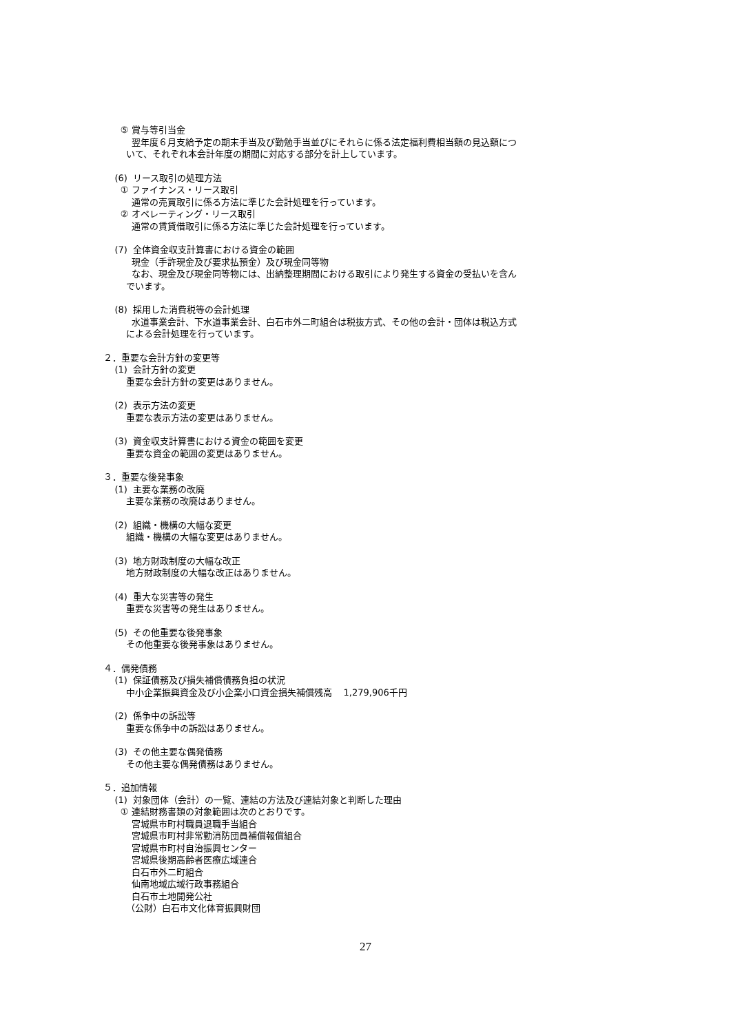⑤ 賞与等引当金
翌年度６月支給予定の期末手当及び勤勉手当並びにそれらに係る法定福利費相当額の見込額につ
いて、それぞれ本会計年度の期間に対応する部分を計上しています。
(6) リース取引の処理方法
① ファイナンス・リース取引
通常の売買取引に係る方法に準じた会計処理を行っています。
② オペレーティング・リース取引
通常の賃貸借取引に係る方法に準じた会計処理を行っています。
(7) 全体資金収支計算書における資金の範囲
現金（手許現金及び要求払預金）及び現金同等物
なお、現金及び現金同等物には、出納整理期間における取引により発生する資金の受払いを含ん
でいます。
(8) 採用した消費税等の会計処理
水道事業会計、下水道事業会計、白石市外二町組合は税抜方式、その他の会計・団体は税込方式
による会計処理を行っています。
２．重要な会計方針の変更等
(1) 会計方針の変更
重要な会計方針の変更はありません。
(2) 表示方法の変更
重要な表示方法の変更はありません。
(3) 資金収支計算書における資金の範囲を変更
重要な資金の範囲の変更はありません。
３．重要な後発事象
(1) 主要な業務の改廃
主要な業務の改廃はありません。
(2) 組織・機構の大幅な変更
組織・機構の大幅な変更はありません。
(3) 地方財政制度の大幅な改正
地方財政制度の大幅な改正はありません。
(4) 重大な災害等の発生
重要な災害等の発生はありません。
(5) その他重要な後発事象
その他重要な後発事象はありません。
４．偶発債務
(1) 保証債務及び損失補償債務負担の状況
中小企業振興資金及び小企業小口資金損失補償残高 1,279,906千円
(2) 係争中の訴訟等
重要な係争中の訴訟はありません。
(3) その他主要な偶発債務
その他主要な偶発債務はありません。
５．追加情報
(1) 対象団体（会計）の一覧、連結の方法及び連結対象と判断した理由
① 連結財務書類の対象範囲は次のとおりです。
宮城県市町村職員退職手当組合
宮城県市町村非常勤消防団員補償報償組合
宮城県市町村自治振興センター
宮城県後期高齢者医療広域連合
白石市外二町組合
仙南地域広域行政事務組合
白石市土地開発公社
（公財）白石市文化体育振興財団
27